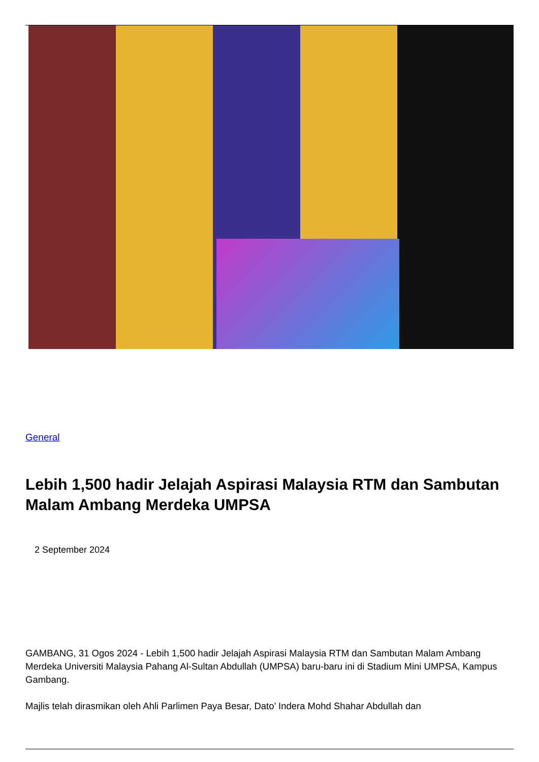General
Lebih 1,500 hadir Jelajah Aspirasi Malaysia RTM dan Sambutan Malam Ambang Merdeka UMPSA
2 September 2024
GAMBANG, 31 Ogos 2024 - Lebih 1,500 hadir Jelajah Aspirasi Malaysia RTM dan Sambutan Malam Ambang Merdeka Universiti Malaysia Pahang Al-Sultan Abdullah (UMPSA) baru-baru ini di Stadium Mini UMPSA, Kampus Gambang.
Majlis telah dirasmikan oleh Ahli Parlimen Paya Besar, Dato’ Indera Mohd Shahar Abdullah dan